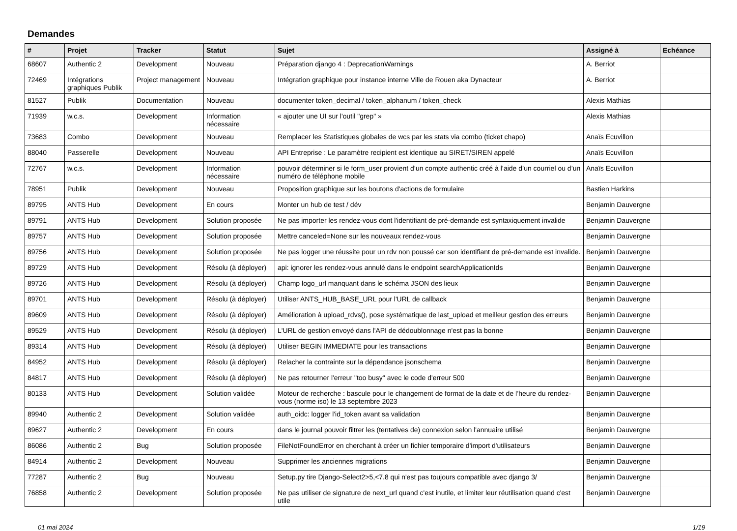Demandes
| # | Projet | Tracker | Statut | Sujet | Assigné à | Echéance |
| --- | --- | --- | --- | --- | --- | --- |
| 68607 | Authentic 2 | Development | Nouveau | Préparation django 4 : DeprecationWarnings | A. Berriot | |
| 72469 | Intégrations graphiques Publik | Project management | Nouveau | Intégration graphique pour instance interne Ville de Rouen aka Dynacteur | A. Berriot | |
| 81527 | Publik | Documentation | Nouveau | documenter token_decimal / token_alphanum / token_check | Alexis Mathias | |
| 71939 | w.c.s. | Development | Information nécessaire | « ajouter une UI sur l'outil "grep" » | Alexis Mathias | |
| 73683 | Combo | Development | Nouveau | Remplacer les Statistiques globales de wcs par les stats via combo (ticket chapo) | Anaïs Ecuvillon | |
| 88040 | Passerelle | Development | Nouveau | API Entreprise : Le paramètre recipient est identique au SIRET/SIREN appelé | Anaïs Ecuvillon | |
| 72767 | w.c.s. | Development | Information nécessaire | pouvoir déterminer si le form_user provient d’un compte authentic créé à l’aide d’un courriel ou d’un numéro de téléphone mobile | Anaïs Ecuvillon | |
| 78951 | Publik | Development | Nouveau | Proposition graphique sur les boutons d'actions de formulaire | Bastien Harkins | |
| 89795 | ANTS Hub | Development | En cours | Monter un hub de test / dév | Benjamin Dauvergne | |
| 89791 | ANTS Hub | Development | Solution proposée | Ne pas importer les rendez-vous dont l'identifiant de pré-demande est syntaxiquement invalide | Benjamin Dauvergne | |
| 89757 | ANTS Hub | Development | Solution proposée | Mettre canceled=None sur les nouveaux rendez-vous | Benjamin Dauvergne | |
| 89756 | ANTS Hub | Development | Solution proposée | Ne pas logger une réussite pour un rdv non poussé car son identifiant de pré-demande est invalide. | Benjamin Dauvergne | |
| 89729 | ANTS Hub | Development | Résolu (à déployer) | api: ignorer les rendez-vous annulé dans le endpoint searchApplicationIds | Benjamin Dauvergne | |
| 89726 | ANTS Hub | Development | Résolu (à déployer) | Champ logo_url manquant dans le schéma JSON des lieux | Benjamin Dauvergne | |
| 89701 | ANTS Hub | Development | Résolu (à déployer) | Utiliser ANTS_HUB_BASE_URL pour l'URL de callback | Benjamin Dauvergne | |
| 89609 | ANTS Hub | Development | Résolu (à déployer) | Amélioration à upload_rdvs(), pose systématique de last_upload et meilleur gestion des erreurs | Benjamin Dauvergne | |
| 89529 | ANTS Hub | Development | Résolu (à déployer) | L'URL de gestion envoyé dans l'API de dédoublonnage n'est pas la bonne | Benjamin Dauvergne | |
| 89314 | ANTS Hub | Development | Résolu (à déployer) | Utiliser BEGIN IMMEDIATE pour les transactions | Benjamin Dauvergne | |
| 84952 | ANTS Hub | Development | Résolu (à déployer) | Relacher la contrainte sur la dépendance jsonschema | Benjamin Dauvergne | |
| 84817 | ANTS Hub | Development | Résolu (à déployer) | Ne pas retourner l'erreur "too busy" avec le code d'erreur 500 | Benjamin Dauvergne | |
| 80133 | ANTS Hub | Development | Solution validée | Moteur de recherche : bascule pour le changement de format de la date et de l’heure du rendez-vous (norme iso) le 13 septembre 2023 | Benjamin Dauvergne | |
| 89940 | Authentic 2 | Development | Solution validée | auth_oidc: logger l'id_token avant sa validation | Benjamin Dauvergne | |
| 89627 | Authentic 2 | Development | En cours | dans le journal pouvoir filtrer les (tentatives de) connexion selon l'annuaire utilisé | Benjamin Dauvergne | |
| 86086 | Authentic 2 | Bug | Solution proposée | FileNotFoundError en cherchant à créer un fichier temporaire d'import d'utilisateurs | Benjamin Dauvergne | |
| 84914 | Authentic 2 | Development | Nouveau | Supprimer les anciennes migrations | Benjamin Dauvergne | |
| 77287 | Authentic 2 | Bug | Nouveau | Setup.py tire Django-Select2>5,<7.8 qui n'est pas toujours compatible avec django 3/ | Benjamin Dauvergne | |
| 76858 | Authentic 2 | Development | Solution proposée | Ne pas utiliser de signature de next_url quand c'est inutile, et limiter leur réutilisation quand c'est utile | Benjamin Dauvergne | |
01 mai 2024 1/19